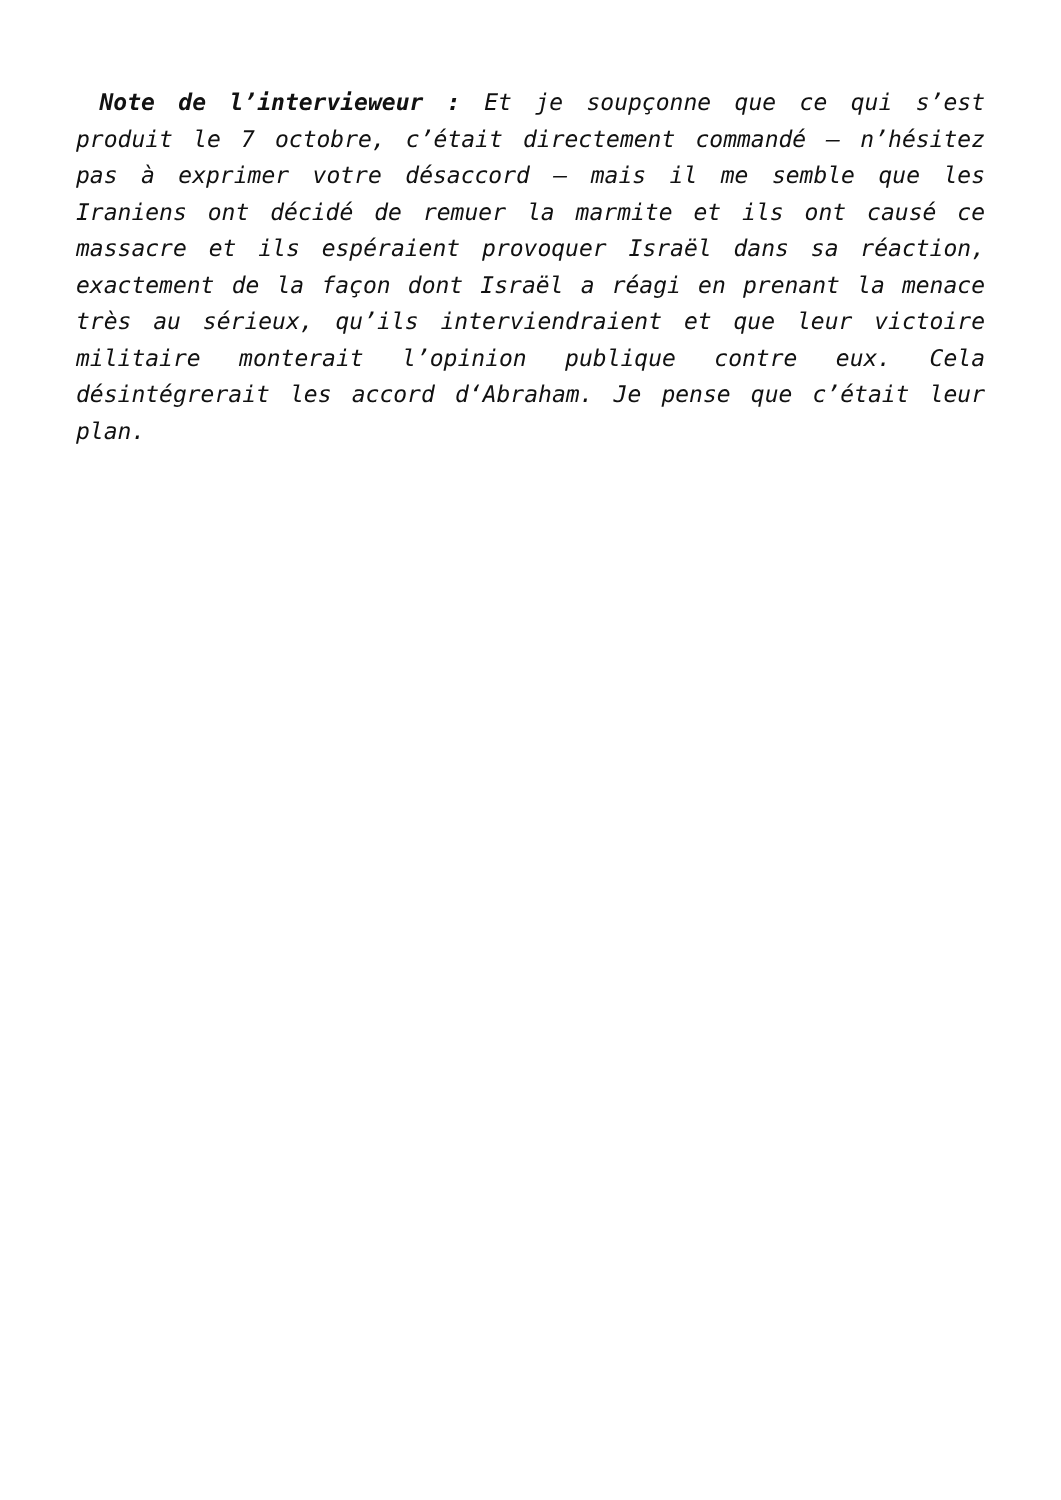Note de l’intervieweur : Et je soupçonne que ce qui s’est produit le 7 octobre, c’était directement commandé – n’hésitez pas à exprimer votre désaccord – mais il me semble que les Iraniens ont décidé de remuer la marmite et ils ont causé ce massacre et ils espéraient provoquer Israël dans sa réaction, exactement de la façon dont Israël a réagi en prenant la menace très au sérieux, qu’ils interviendraient et que leur victoire militaire monterait l’opinion publique contre eux. Cela désintégrerait les accord d‘Abraham. Je pense que c’était leur plan.